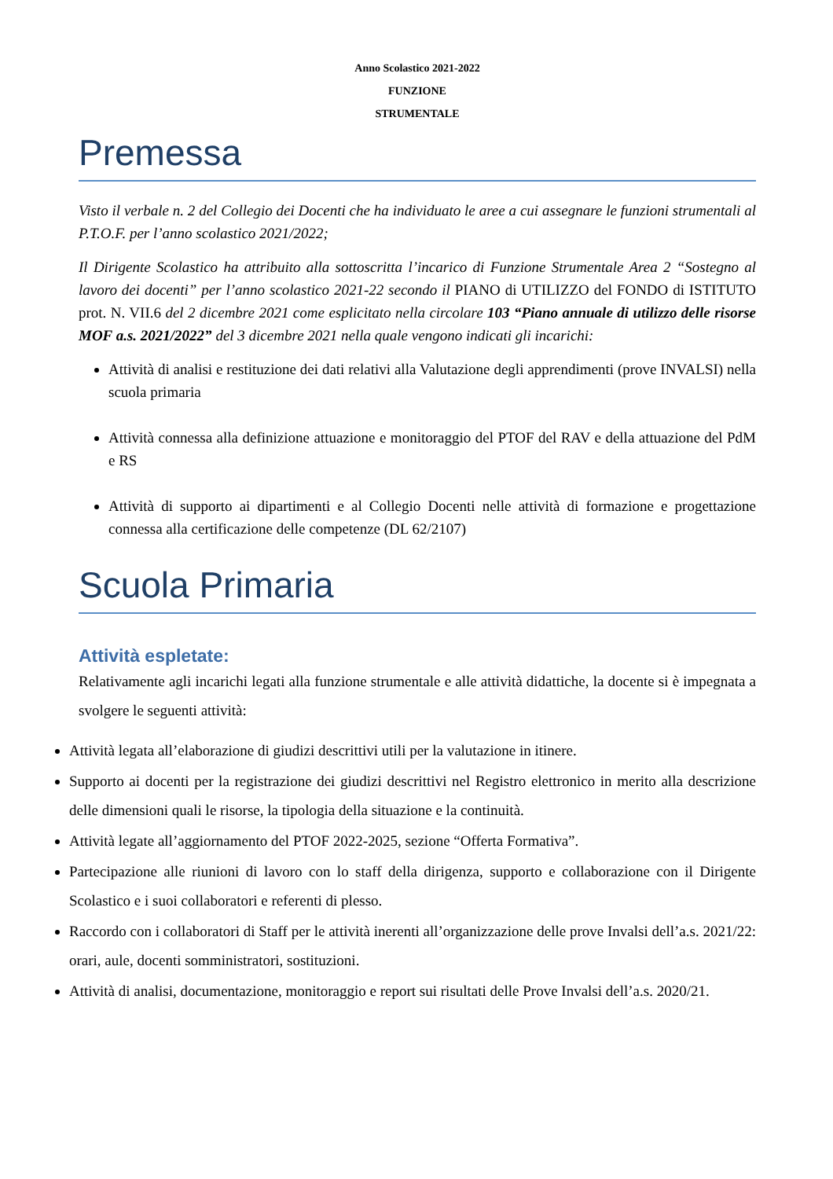Anno Scolastico 2021-2022
FUNZIONE
STRUMENTALE
Premessa
Visto il verbale n. 2 del Collegio dei Docenti che ha individuato le aree a cui assegnare le funzioni strumentali al P.T.O.F. per l’anno scolastico 2021/2022;
Il Dirigente Scolastico ha attribuito alla sottoscritta l’incarico di Funzione Strumentale Area 2 “Sostegno al lavoro dei docenti” per l’anno scolastico 2021-22 secondo il PIANO di UTILIZZO del FONDO di ISTITUTO prot. N. VII.6 del 2 dicembre 2021 come esplicitato nella circolare 103 “Piano annuale di utilizzo delle risorse MOF a.s. 2021/2022” del 3 dicembre 2021 nella quale vengono indicati gli incarichi:
Attività di analisi e restituzione dei dati relativi alla Valutazione degli apprendimenti (prove INVALSI) nella scuola primaria
Attività connessa alla definizione attuazione e monitoraggio del PTOF del RAV e della attuazione del PdM e RS
Attività di supporto ai dipartimenti e al Collegio Docenti nelle attività di formazione e progettazione connessa alla certificazione delle competenze (DL 62/2107)
Scuola Primaria
Attività espletate:
Relativamente agli incarichi legati alla funzione strumentale e alle attività didattiche, la docente si è impegnata a svolgere le seguenti attività:
Attività legata all’elaborazione di giudizi descrittivi utili per la valutazione in itinere.
Supporto ai docenti per la registrazione dei giudizi descrittivi nel Registro elettronico in merito alla descrizione delle dimensioni quali le risorse, la tipologia della situazione e la continuità.
Attività legate all’aggiornamento del PTOF 2022-2025, sezione “Offerta Formativa”.
Partecipazione alle riunioni di lavoro con lo staff della dirigenza, supporto e collaborazione con il Dirigente Scolastico e i suoi collaboratori e referenti di plesso.
Raccordo con i collaboratori di Staff per le attività inerenti all’organizzazione delle prove Invalsi dell’a.s. 2021/22: orari, aule, docenti somministratori, sostituzioni.
Attività di analisi, documentazione, monitoraggio e report sui risultati delle Prove Invalsi dell’a.s. 2020/21.